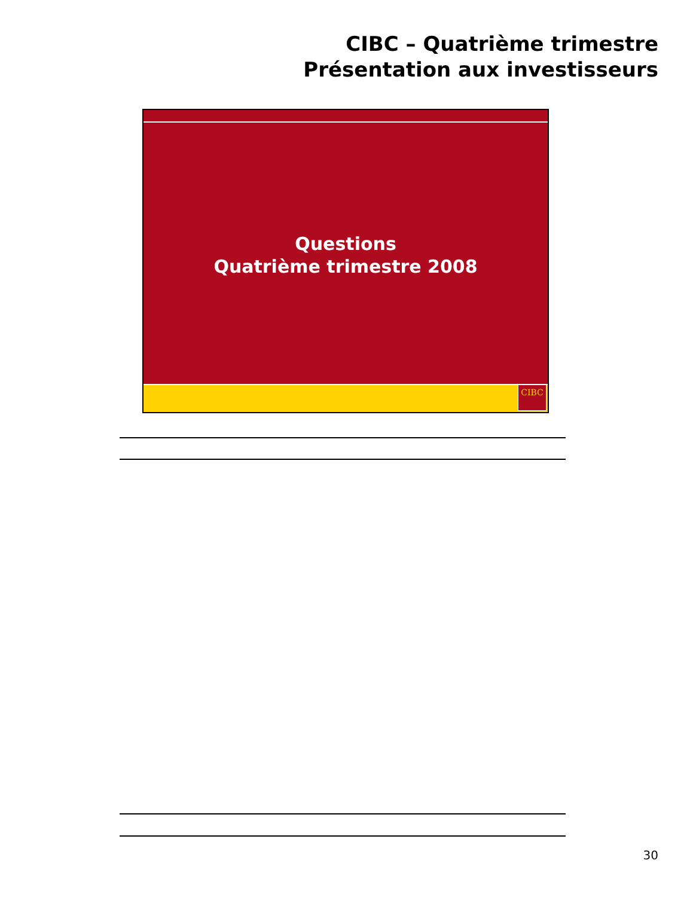CIBC – Quatrième trimestre
Présentation aux investisseurs
Questions
Quatrième trimestre 2008
CIBC
30